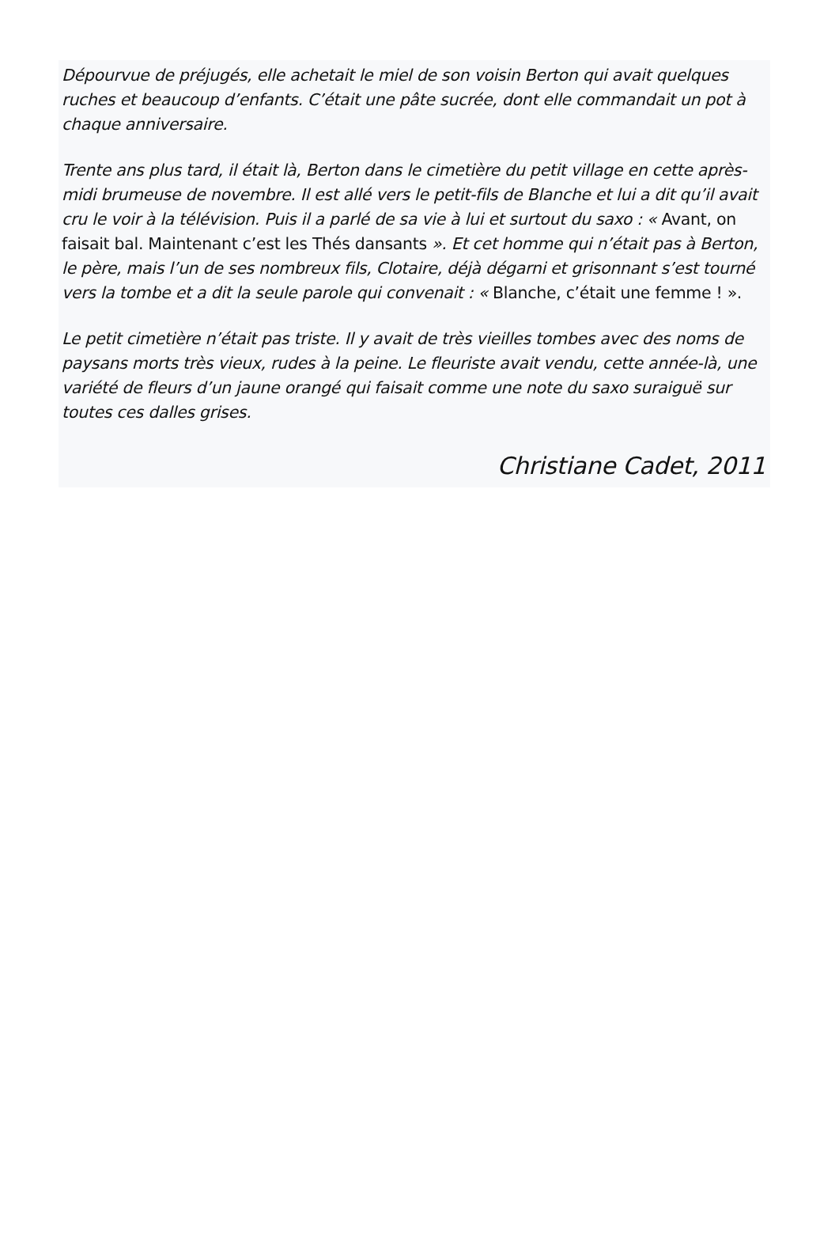Dépourvue de préjugés, elle achetait le miel de son voisin Berton qui avait quelques ruches et beaucoup d’enfants. C’était une pâte sucrée, dont elle commandait un pot à chaque anniversaire.
Trente ans plus tard, il était là, Berton dans le cimetière du petit village en cette après-midi brumeuse de novembre. Il est allé vers le petit-fils de Blanche et lui a dit qu’il avait cru le voir à la télévision. Puis il a parlé de sa vie à lui et surtout du saxo : « Avant, on faisait bal. Maintenant c’est les Thés dansants ». Et cet homme qui n’était pas à Berton, le père, mais l’un de ses nombreux fils, Clotaire, déjà dégarni et grisonnant s’est tourné vers la tombe et a dit la seule parole qui convenait : « Blanche, c’était une femme ! ».
Le petit cimetière n’était pas triste. Il y avait de très vieilles tombes avec des noms de paysans morts très vieux, rudes à la peine. Le fleuriste avait vendu, cette année-là, une variété de fleurs d’un jaune orangé qui faisait comme une note du saxo suraiguë sur toutes ces dalles grises.
Christiane Cadet, 2011